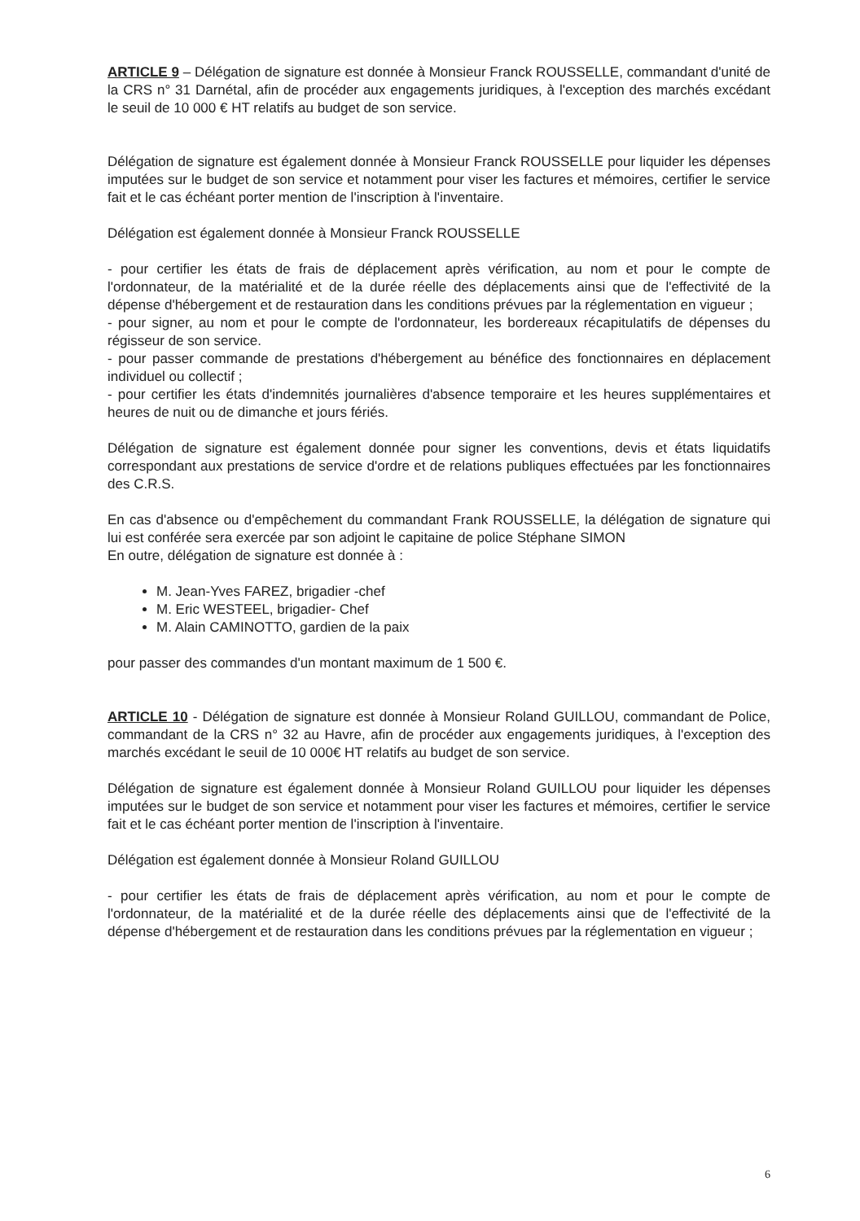ARTICLE 9 – Délégation de signature est donnée à Monsieur Franck ROUSSELLE, commandant d'unité de la CRS n° 31 Darnétal, afin de procéder aux engagements juridiques, à l'exception des marchés excédant le seuil de 10 000 € HT relatifs au budget de son service.
Délégation de signature est également donnée à Monsieur Franck ROUSSELLE pour liquider les dépenses imputées sur le budget de son service et notamment pour viser les factures et mémoires, certifier le service fait et le cas échéant porter mention de l'inscription à l'inventaire.
Délégation est également donnée à Monsieur Franck ROUSSELLE
- pour certifier les états de frais de déplacement après vérification, au nom et pour le compte de l'ordonnateur, de la matérialité et de la durée réelle des déplacements ainsi que de l'effectivité de la dépense d'hébergement et de restauration dans les conditions prévues par la réglementation en vigueur ;
- pour signer, au nom et pour le compte de l'ordonnateur, les bordereaux récapitulatifs de dépenses du régisseur de son service.
- pour passer commande de prestations d'hébergement au bénéfice des fonctionnaires en déplacement individuel ou collectif ;
- pour certifier les états d'indemnités journalières d'absence temporaire et les heures supplémentaires et heures de nuit ou de dimanche et jours fériés.
Délégation de signature est également donnée pour signer les conventions, devis et états liquidatifs correspondant aux prestations de service d'ordre et de relations publiques effectuées par les fonctionnaires des C.R.S.
En cas d'absence ou d'empêchement du commandant Frank ROUSSELLE, la délégation de signature qui lui est conférée sera exercée par son adjoint le capitaine de police Stéphane SIMON
En outre, délégation de signature est donnée à :
M. Jean-Yves FAREZ, brigadier -chef
M. Eric WESTEEL, brigadier- Chef
M. Alain CAMINOTTO, gardien de la paix
pour passer des commandes d'un montant maximum de 1 500 €.
ARTICLE 10 - Délégation de signature est donnée à Monsieur Roland GUILLOU, commandant de Police, commandant de la CRS n° 32 au Havre, afin de procéder aux engagements juridiques, à l'exception des marchés excédant le seuil de 10 000€ HT relatifs au budget de son service.
Délégation de signature est également donnée à Monsieur Roland GUILLOU pour liquider les dépenses imputées sur le budget de son service et notamment pour viser les factures et mémoires, certifier le service fait et le cas échéant porter mention de l'inscription à l'inventaire.
Délégation est également donnée à Monsieur Roland GUILLOU
- pour certifier les états de frais de déplacement après vérification, au nom et pour le compte de l'ordonnateur, de la matérialité et de la durée réelle des déplacements ainsi que de l'effectivité de la dépense d'hébergement et de restauration dans les conditions prévues par la réglementation en vigueur ;
6